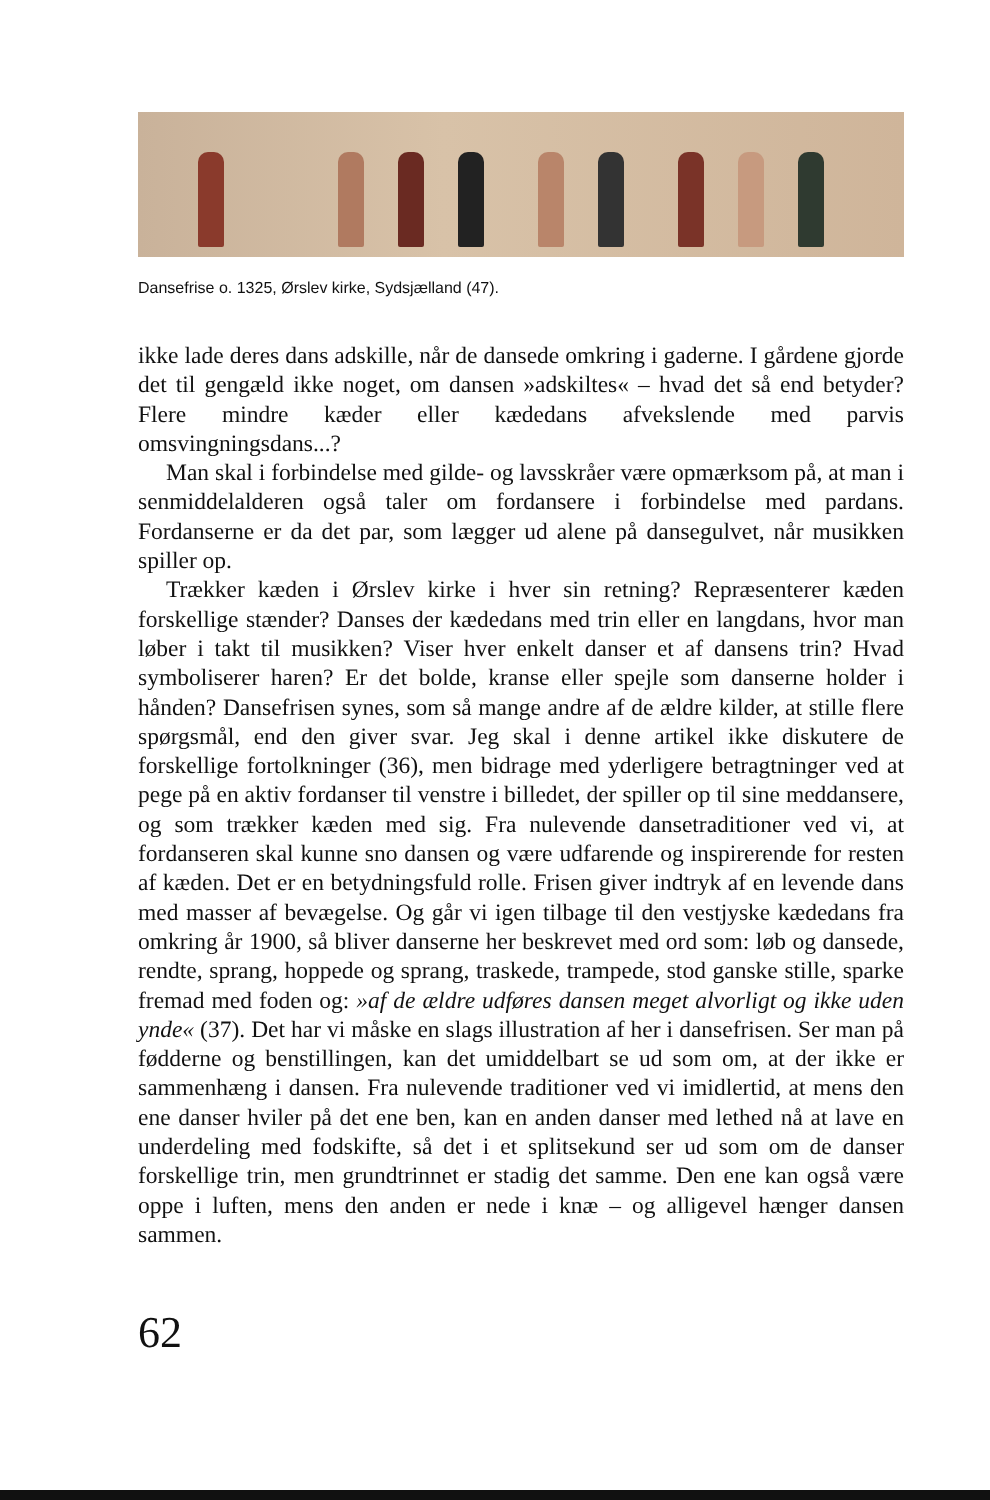Dansefrise o. 1325, Ørslev kirke, Sydsjælland (47).
ikke lade deres dans adskille, når de dansede omkring i gaderne. I gårdene gjorde det til gengæld ikke noget, om dansen »adskiltes« – hvad det så end betyder? Flere mindre kæder eller kædedans afvekslende med parvis omsvingningsdans...?
Man skal i forbindelse med gilde- og lavsskråer være opmærksom på, at man i senmiddelalderen også taler om fordansere i forbindelse med pardans. Fordanserne er da det par, som lægger ud alene på dansegulvet, når musikken spiller op.
Trækker kæden i Ørslev kirke i hver sin retning? Repræsenterer kæden forskellige stænder? Danses der kædedans med trin eller en langdans, hvor man løber i takt til musikken? Viser hver enkelt danser et af dansens trin? Hvad symboliserer haren? Er det bolde, kranse eller spejle som danserne holder i hånden? Dansefrisen synes, som så mange andre af de ældre kilder, at stille flere spørgsmål, end den giver svar. Jeg skal i denne artikel ikke diskutere de forskellige fortolkninger (36), men bidrage med yderligere betragtninger ved at pege på en aktiv fordanser til venstre i billedet, der spiller op til sine meddansere, og som trækker kæden med sig. Fra nulevende dansetraditioner ved vi, at fordanseren skal kunne sno dansen og være udfarende og inspirerende for resten af kæden. Det er en betydningsfuld rolle. Frisen giver indtryk af en levende dans med masser af bevægelse. Og går vi igen tilbage til den vestjyske kædedans fra omkring år 1900, så bliver danserne her beskrevet med ord som: løb og dansede, rendte, sprang, hoppede og sprang, traskede, trampede, stod ganske stille, sparke fremad med foden og: »af de ældre udføres dansen meget alvorligt og ikke uden ynde« (37). Det har vi måske en slags illustration af her i dansefrisen. Ser man på fødderne og benstillingen, kan det umiddelbart se ud som om, at der ikke er sammenhæng i dansen. Fra nulevende traditioner ved vi imidlertid, at mens den ene danser hviler på det ene ben, kan en anden danser med lethed nå at lave en underdeling med fodskifte, så det i et splitsekund ser ud som om de danser forskellige trin, men grundtrinnet er stadig det samme. Den ene kan også være oppe i luften, mens den anden er nede i knæ – og alligevel hænger dansen sammen.
62